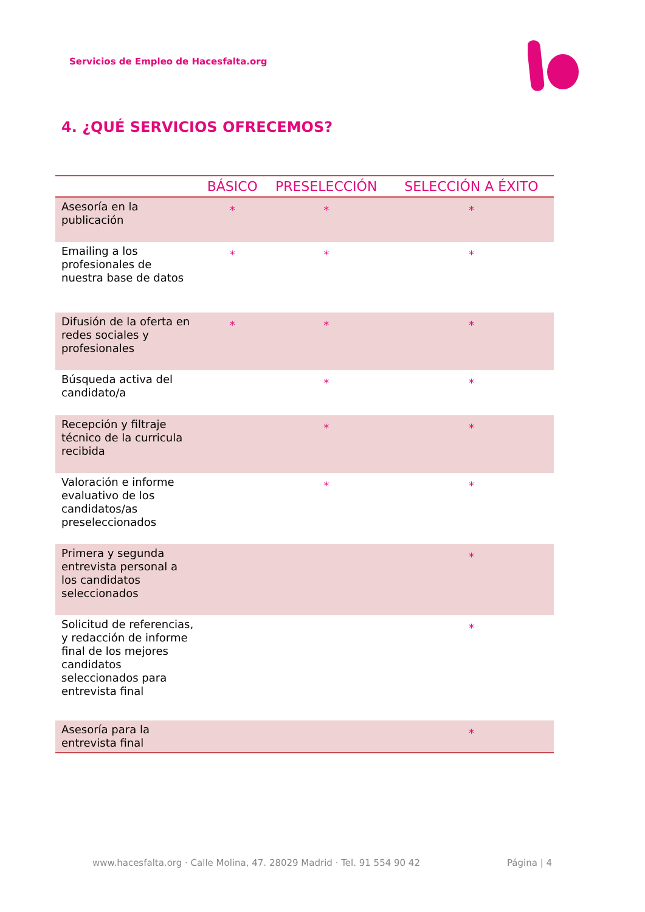Servicios de Empleo de Hacesfalta.org
4. ¿QUÉ SERVICIOS OFRECEMOS?
| | BÁSICO | PRESELECCIÓN | SELECCIÓN A ÉXITO |
| --- | --- | --- | --- |
| Asesoría en la publicación | * | * | * |
| Emailing a los profesionales de nuestra base de datos | * | * | * |
| Difusión de la oferta en redes sociales y profesionales | * | * | * |
| Búsqueda activa del candidato/a | | * | * |
| Recepción y filtraje técnico de la curricula recibida | | * | * |
| Valoración e informe evaluativo de los candidatos/as preseleccionados | | * | * |
| Primera y segunda entrevista personal a los candidatos seleccionados | | | * |
| Solicitud de referencias, y redacción de informe final de los mejores candidatos seleccionados para entrevista final | | | * |
| Asesoría para la entrevista final | | | * |
www.hacesfalta.org · Calle Molina, 47. 28029 Madrid · Tel. 91 554 90 42 Página | 4